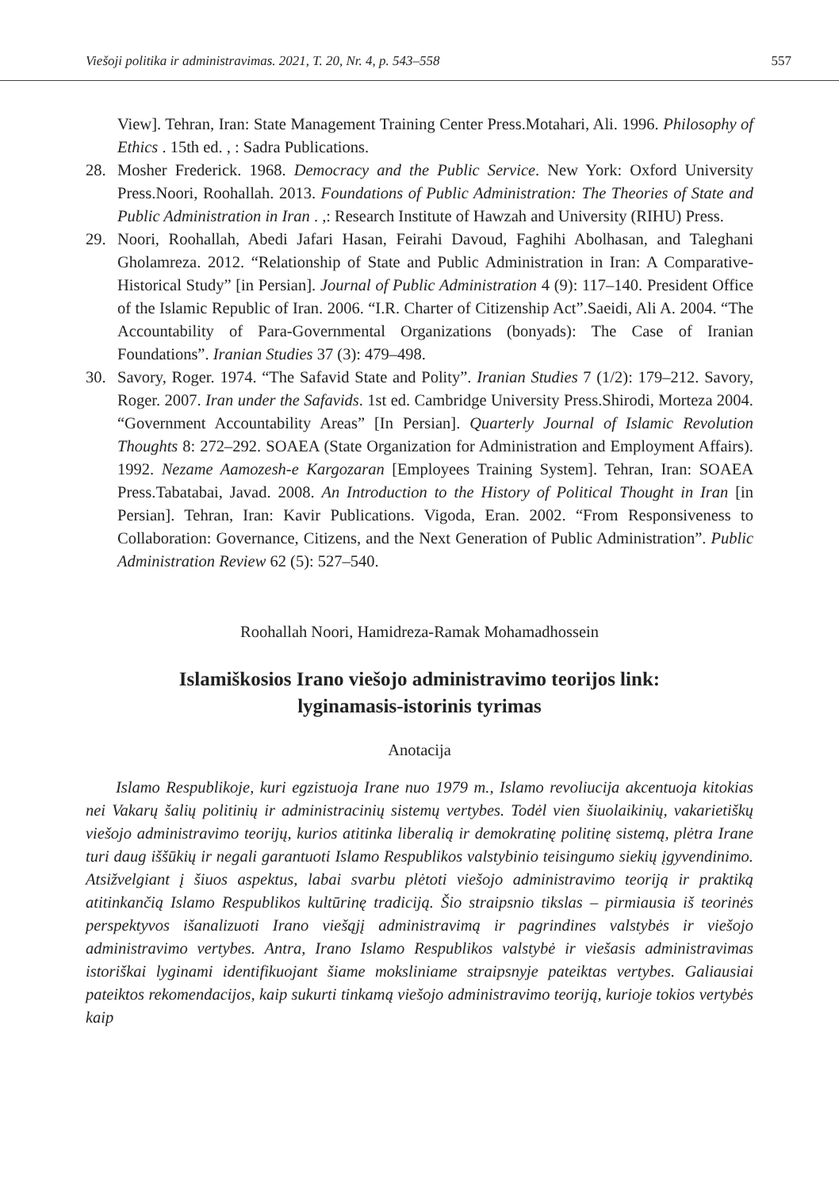Viešoji politika ir administravimas. 2021, T. 20, Nr. 4, p. 543–558 557
View]. Tehran, Iran: State Management Training Center Press.Motahari, Ali. 1996. Philosophy of Ethics . 15th ed. , : Sadra Publications.
28. Mosher Frederick. 1968. Democracy and the Public Service. New York: Oxford University Press.Noori, Roohallah. 2013. Foundations of Public Administration: The Theories of State and Public Administration in Iran . ,: Research Institute of Hawzah and University (RIHU) Press.
29. Noori, Roohallah, Abedi Jafari Hasan, Feirahi Davoud, Faghihi Abolhasan, and Taleghani Gholamreza. 2012. “Relationship of State and Public Administration in Iran: A Comparative-Historical Study” [in Persian]. Journal of Public Administration 4 (9): 117–140. President Office of the Islamic Republic of Iran. 2006. “I.R. Charter of Citizenship Act”.Saeidi, Ali A. 2004. “The Accountability of Para-Governmental Organizations (bonyads): The Case of Iranian Foundations”. Iranian Studies 37 (3): 479–498.
30. Savory, Roger. 1974. “The Safavid State and Polity”. Iranian Studies 7 (1/2): 179–212. Savory, Roger. 2007. Iran under the Safavids. 1st ed. Cambridge University Press.Shirodi, Morteza 2004. “Government Accountability Areas” [In Persian]. Quarterly Journal of Islamic Revolution Thoughts 8: 272–292. SOAEA (State Organization for Administration and Employment Affairs). 1992. Nezame Aamozesh-e Kargozaran [Employees Training System]. Tehran, Iran: SOAEA Press.Tabatabai, Javad. 2008. An Introduction to the History of Political Thought in Iran [in Persian]. Tehran, Iran: Kavir Publications. Vigoda, Eran. 2002. “From Responsiveness to Collaboration: Governance, Citizens, and the Next Generation of Public Administration”. Public Administration Review 62 (5): 527–540.
Roohallah Noori, Hamidreza-Ramak Mohamadhossein
Islamiškosios Irano viešojo administravimo teorijos link:
lyginamasis-istorinis tyrimas
Anotacija
Islamo Respublikoje, kuri egzistuoja Irane nuo 1979 m., Islamo revoliucija akcentuoja kitokias nei Vakarų šalių politinių ir administracinių sistemų vertybes. Todėl vien šiuolaikinių, vakarietiškų viešojo administravimo teorijų, kurios atitinka liberalią ir demokratinę politinę sistemą, plėtra Irane turi daug iššūkių ir negali garantuoti Islamo Respublikos valstybinio teisingumo siekių įgyvendinimo. Atsižvelgiant į šiuos aspektus, labai svarbu plėtoti viešojo administravimo teoriją ir praktiką atitinkančią Islamo Respublikos kultūrinę tradiciją. Šio straipsnio tikslas – pirmiausia iš teorinės perspektyvos išanalizuoti Irano viešąjį administravimą ir pagrindines valstybės ir viešojo administravimo vertybes. Antra, Irano Islamo Respublikos valstybė ir viešasis administravimas istoriškai lyginami identifikuojant šiame moksliniame straipsnyje pateiktas vertybes. Galiausiai pateiktos rekomendacijos, kaip sukurti tinkamą viešojo administravimo teoriją, kurioje tokios vertybės kaip